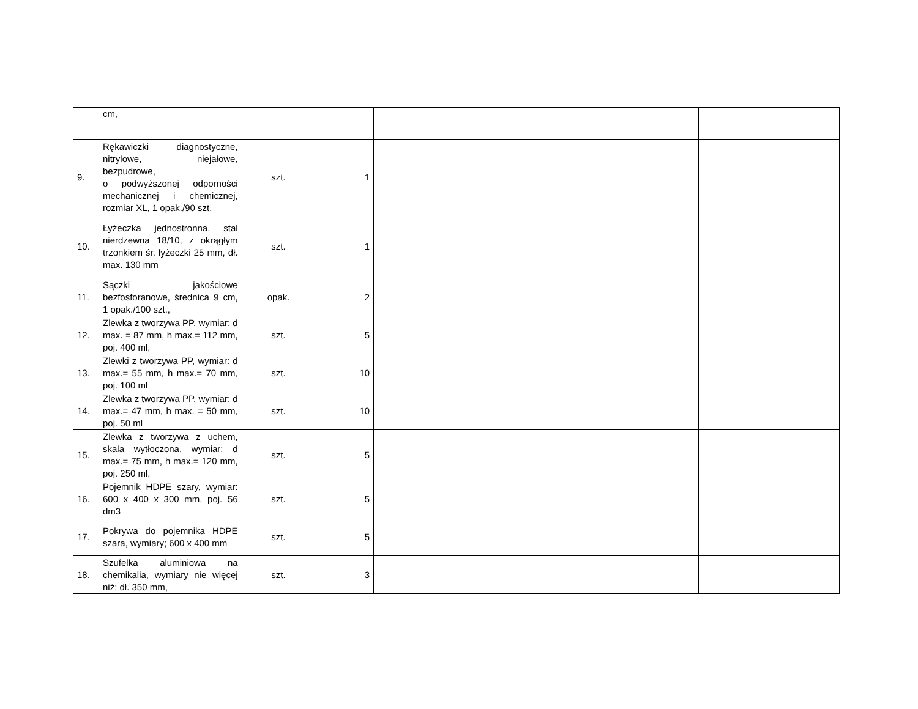| | cm, | | | | | |
| 9. | Rękawiczki diagnostyczne, nitrylowe, niejałowe, bezpudrowe, o podwyższonej odporności mechanicznej i chemicznej, rozmiar XL, 1 opak./90 szt. | szt. | 1 | | | |
| 10. | Łyżeczka jednostronna, stal nierdzewna 18/10, z okrągłym trzonkiem śr. łyżeczki 25 mm, dł. max. 130 mm | szt. | 1 | | | |
| 11. | Sączki jakościowe bezfosforanowe, średnica 9 cm, 1 opak./100 szt., | opak. | 2 | | | |
| 12. | Zlewka z tworzywa PP, wymiar: d max. = 87 mm, h max.= 112 mm, poj. 400 ml, | szt. | 5 | | | |
| 13. | Zlewki z tworzywa PP, wymiar: d max.= 55 mm, h max.= 70 mm, poj. 100 ml | szt. | 10 | | | |
| 14. | Zlewka z tworzywa PP, wymiar: d max.= 47 mm, h max. = 50 mm, poj. 50 ml | szt. | 10 | | | |
| 15. | Zlewka z tworzywa z uchem, skala wytłoczona, wymiar: d max.= 75 mm, h max.= 120 mm, poj. 250 ml, | szt. | 5 | | | |
| 16. | Pojemnik HDPE szary, wymiar: 600 x 400 x 300 mm, poj. 56 dm3 | szt. | 5 | | | |
| 17. | Pokrywa do pojemnika HDPE szara, wymiary; 600 x 400 mm | szt. | 5 | | | |
| 18. | Szufelka aluminiowa na chemikalia, wymiary nie więcej niż: dł. 350 mm, | szt. | 3 | | | |